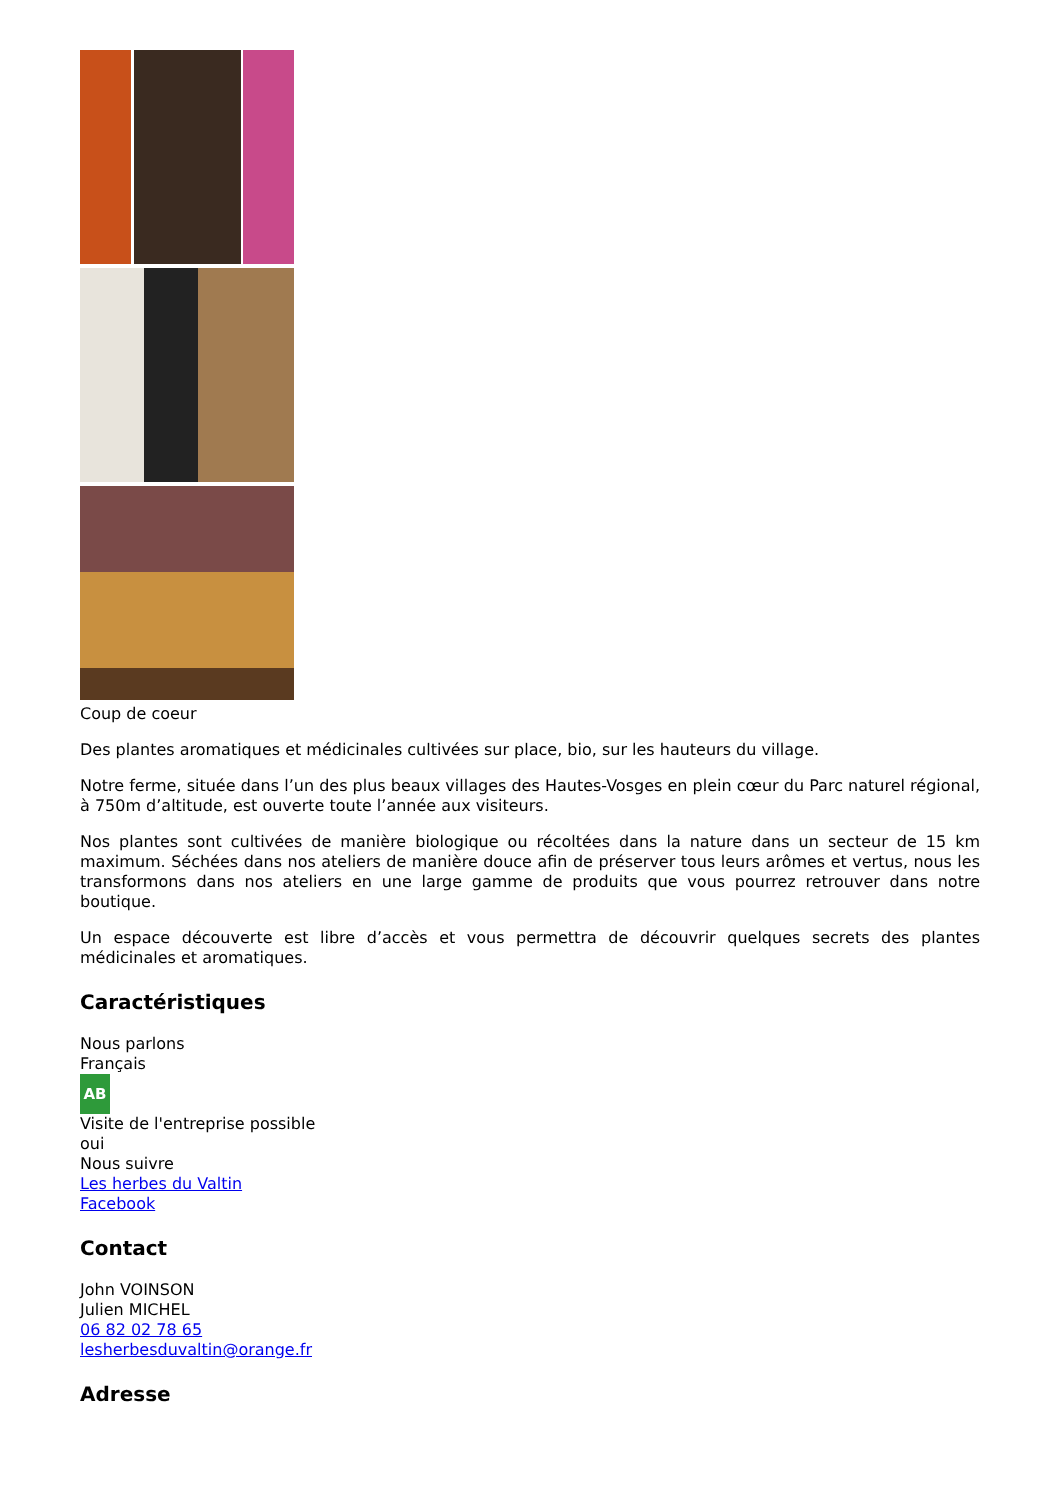Coup de coeur
Des plantes aromatiques et médicinales cultivées sur place, bio, sur les hauteurs du village.
Notre ferme, située dans l’un des plus beaux villages des Hautes-Vosges en plein cœur du Parc naturel régional, à 750m d’altitude, est ouverte toute l’année aux visiteurs.
Nos plantes sont cultivées de manière biologique ou récoltées dans la nature dans un secteur de 15 km maximum. Séchées dans nos ateliers de manière douce afin de préserver tous leurs arômes et vertus, nous les transformons dans nos ateliers en une large gamme de produits que vous pourrez retrouver dans notre boutique.
Un espace découverte est libre d’accès et vous permettra de découvrir quelques secrets des plantes médicinales et aromatiques.
Caractéristiques
Nous parlons
Français
AB
Visite de l'entreprise possible
oui
Nous suivre
Les herbes du Valtin
Facebook
Contact
John VOINSON
Julien MICHEL
06 82 02 78 65
lesherbesduvaltin@orange.fr
Adresse